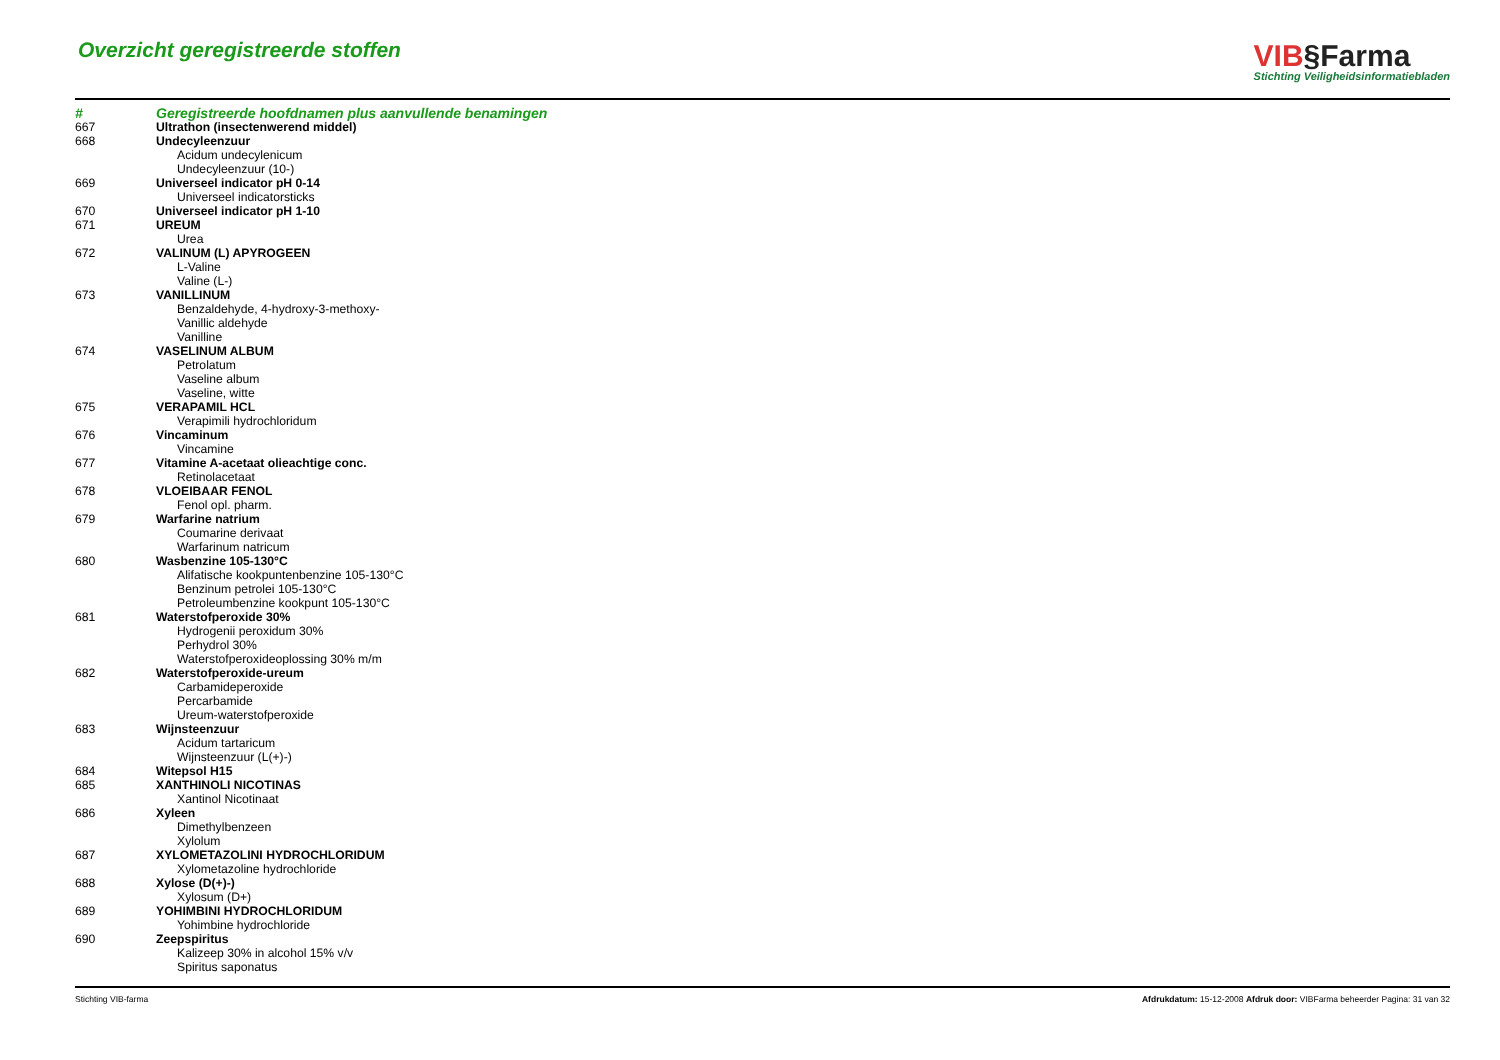Overzicht geregistreerde stoffen
VIB§Farma
Stichting Veiligheidsinformatiebladen
| # | Geregistreerde hoofdnamen plus aanvullende benamingen |
| --- | --- |
| 667 | Ultrathon (insectenwerend middel) |
| 668 | Undecyleenzuur |
| | Acidum undecylenicum |
| | Undecyleenzuur (10-) |
| 669 | Universeel indicator pH 0-14 |
| | Universeel indicatorsticks |
| 670 | Universeel indicator pH 1-10 |
| 671 | UREUM |
| | Urea |
| 672 | VALINUM (L) APYROGEEN |
| | L-Valine |
| | Valine (L-) |
| 673 | VANILLINUM |
| | Benzaldehyde, 4-hydroxy-3-methoxy- |
| | Vanillic aldehyde |
| | Vanilline |
| 674 | VASELINUM ALBUM |
| | Petrolatum |
| | Vaseline album |
| | Vaseline, witte |
| 675 | VERAPAMIL HCL |
| | Verapimili hydrochloridum |
| 676 | Vincaminum |
| | Vincamine |
| 677 | Vitamine A-acetaat olieachtige conc. |
| | Retinolacetaat |
| 678 | VLOEIBAAR FENOL |
| | Fenol opl. pharm. |
| 679 | Warfarine natrium |
| | Coumarine derivaat |
| | Warfarinum natricum |
| 680 | Wasbenzine 105-130°C |
| | Alifatische kookpuntenbenzine 105-130°C |
| | Benzinum petrolei 105-130°C |
| | Petroleumbenzine kookpunt 105-130°C |
| 681 | Waterstofperoxide 30% |
| | Hydrogenii peroxidum 30% |
| | Perhydrol 30% |
| | Waterstofperoxideoplossing 30% m/m |
| 682 | Waterstofperoxide-ureum |
| | Carbamideperoxide |
| | Percarbamide |
| | Ureum-waterstofperoxide |
| 683 | Wijnsteenzuur |
| | Acidum tartaricum |
| | Wijnsteenzuur (L(+)-) |
| 684 | Witepsol H15 |
| 685 | XANTHINOLI NICOTINAS |
| | Xantinol Nicotinaat |
| 686 | Xyleen |
| | Dimethylbenzeen |
| | Xylolum |
| 687 | XYLOMETAZOLINI HYDROCHLORIDUM |
| | Xylometazoline hydrochloride |
| 688 | Xylose (D(+)-) |
| | Xylosum (D+) |
| 689 | YOHIMBINI HYDROCHLORIDUM |
| | Yohimbine hydrochloride |
| 690 | Zeepspiritus |
| | Kalizeep 30% in alcohol 15% v/v |
| | Spiritus saponatus |
Stichting VIB-farma Afdrukdatum: 15-12-2008 Afdruk door: VIBFarma beheerder Pagina: 31 van 32